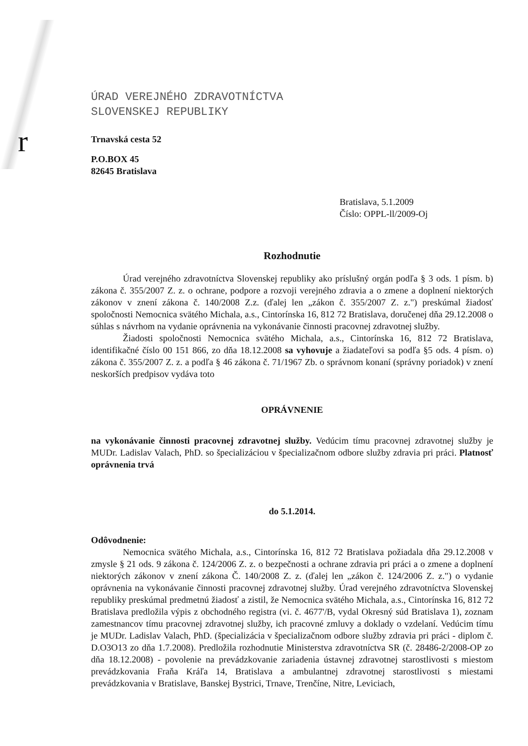r
ÚRAD VEREJNÉHO ZDRAVOTNÍCTVA
SLOVENSKEJ REPUBLIKY
Trnavská cesta 52
P.O.BOX 45
82645 Bratislava
Bratislava, 5.1.2009
Číslo: OPPL-ll/2009-Oj
Rozhodnutie
Úrad verejného zdravotníctva Slovenskej republiky ako príslušný orgán podľa § 3 ods. 1 písm. b) zákona č. 355/2007 Z. z. o ochrane, podpore a rozvoji verejného zdravia a o zmene a doplnení niektorých zákonov v znení zákona č. 140/2008 Z.z. (ďalej len „zákon č. 355/2007 Z. z.") preskúmal žiadosť spoločnosti Nemocnica svätého Michala, a.s., Cintorínska 16, 812 72 Bratislava, doručenej dňa 29.12.2008 o súhlas s návrhom na vydanie oprávnenia na vykonávanie činnosti pracovnej zdravotnej služby.
Žiadosti spoločnosti Nemocnica svätého Michala, a.s., Cintorínska 16, 812 72 Bratislava, identifikačné číslo 00 151 866, zo dňa 18.12.2008 sa vyhovuje a žiadateľovi sa podľa §5 ods. 4 písm. o) zákona č. 355/2007 Z. z. a podľa § 46 zákona č. 71/1967 Zb. o správnom konaní (správny poriadok) v znení neskorších predpisov vydáva toto
OPRÁVNENIE
na vykonávanie činnosti pracovnej zdravotnej služby. Vedúcim tímu pracovnej zdravotnej služby je MUDr. Ladislav Valach, PhD. so špecializáciou v špecializačnom odbore služby zdravia pri práci. Platnosť oprávnenia trvá
do 5.1.2014.
Odôvodnenie:
Nemocnica svätého Michala, a.s., Cintorínska 16, 812 72 Bratislava požiadala dňa 29.12.2008 v zmysle § 21 ods. 9 zákona č. 124/2006 Z. z. o bezpečnosti a ochrane zdravia pri práci a o zmene a doplnení niektorých zákonov v znení zákona Č. 140/2008 Z. z. (ďalej len „zákon č. 124/2006 Z. z.") o vydanie oprávnenia na vykonávanie činnosti pracovnej zdravotnej služby. Úrad verejného zdravotníctva Slovenskej republiky preskúmal predmetnú žiadosť a zistil, že Nemocnica svätého Michala, a.s., Cintorínska 16, 812 72 Bratislava predložila výpis z obchodného registra (vi. č. 4677'/B, vydal Okresný súd Bratislava 1), zoznam zamestnancov tímu pracovnej zdravotnej služby, ich pracovné zmluvy a doklady o vzdelaní. Vedúcim tímu je MUDr. Ladislav Valach, PhD. (špecializácia v špecializačnom odbore služby zdravia pri práci - diplom č. D.O3O13 zo dňa 1.7.2008). Predložila rozhodnutie Ministerstva zdravotníctva SR (č. 28486-2/2008-OP zo dňa 18.12.2008) - povolenie na prevádzkovanie zariadenia ústavnej zdravotnej starostlivosti s miestom prevádzkovania Fraňa Kráľa 14, Bratislava a ambulantnej zdravotnej starostlivosti s miestami prevádzkovania v Bratislave, Banskej Bystrici, Trnave, Trenčíne, Nitre, Leviciach,